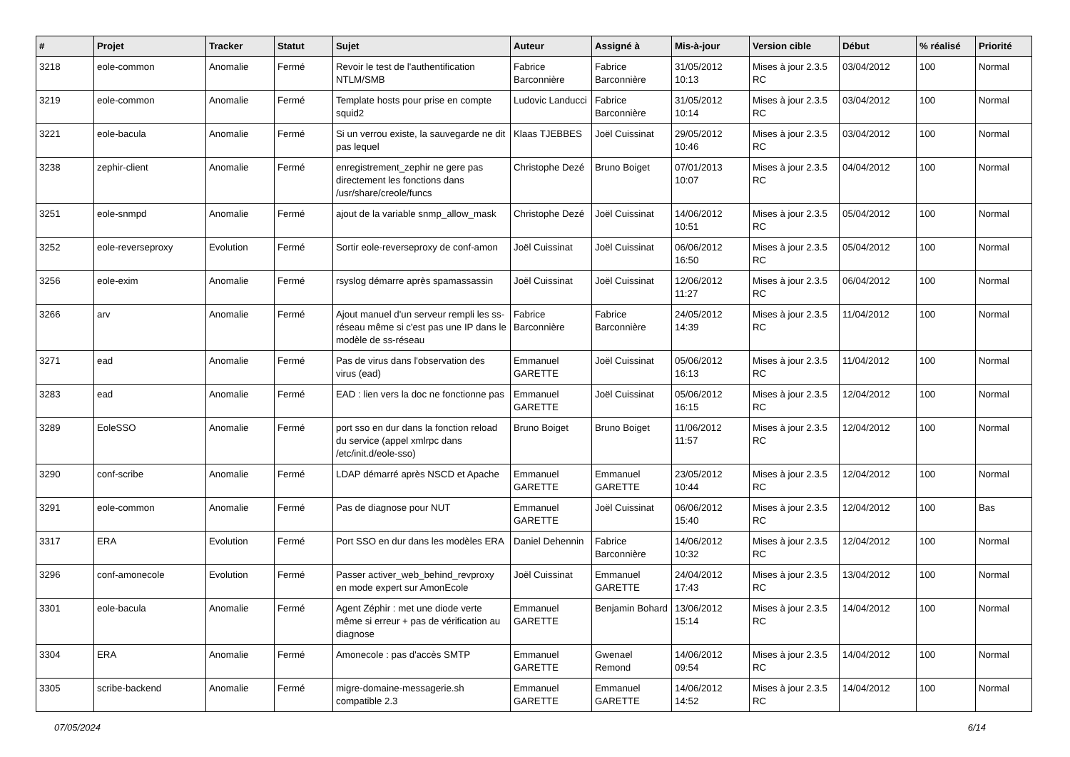| # | Projet | Tracker | Statut | Sujet | Auteur | Assigné à | Mis-à-jour | Version cible | Début | % réalisé | Priorité |
| --- | --- | --- | --- | --- | --- | --- | --- | --- | --- | --- | --- |
| 3218 | eole-common | Anomalie | Fermé | Revoir le test de l'authentification NTLM/SMB | Fabrice Barconnière | Fabrice Barconnière | 31/05/2012 10:13 | Mises à jour 2.3.5 RC | 03/04/2012 | 100 | Normal |
| 3219 | eole-common | Anomalie | Fermé | Template hosts pour prise en compte squid2 | Ludovic Landucci | Fabrice Barconnière | 31/05/2012 10:14 | Mises à jour 2.3.5 RC | 03/04/2012 | 100 | Normal |
| 3221 | eole-bacula | Anomalie | Fermé | Si un verrou existe, la sauvegarde ne dit pas lequel | Klaas TJEBBES | Joël Cuissinat | 29/05/2012 10:46 | Mises à jour 2.3.5 RC | 03/04/2012 | 100 | Normal |
| 3238 | zephir-client | Anomalie | Fermé | enregistrement_zephir ne gere pas directement les fonctions dans /usr/share/creole/funcs | Christophe Dezé | Bruno Boiget | 07/01/2013 10:07 | Mises à jour 2.3.5 RC | 04/04/2012 | 100 | Normal |
| 3251 | eole-snmpd | Anomalie | Fermé | ajout de la variable snmp_allow_mask | Christophe Dezé | Joël Cuissinat | 14/06/2012 10:51 | Mises à jour 2.3.5 RC | 05/04/2012 | 100 | Normal |
| 3252 | eole-reverseproxy | Evolution | Fermé | Sortir eole-reverseproxy de conf-amon | Joël Cuissinat | Joël Cuissinat | 06/06/2012 16:50 | Mises à jour 2.3.5 RC | 05/04/2012 | 100 | Normal |
| 3256 | eole-exim | Anomalie | Fermé | rsyslog démarre après spamassassin | Joël Cuissinat | Joël Cuissinat | 12/06/2012 11:27 | Mises à jour 2.3.5 RC | 06/04/2012 | 100 | Normal |
| 3266 | arv | Anomalie | Fermé | Ajout manuel d'un serveur rempli les ss-réseau même si c'est pas une IP dans le modèle de ss-réseau | Fabrice Barconnière | Fabrice Barconnière | 24/05/2012 14:39 | Mises à jour 2.3.5 RC | 11/04/2012 | 100 | Normal |
| 3271 | ead | Anomalie | Fermé | Pas de virus dans l'observation des virus (ead) | Emmanuel GARETTE | Joël Cuissinat | 05/06/2012 16:13 | Mises à jour 2.3.5 RC | 11/04/2012 | 100 | Normal |
| 3283 | ead | Anomalie | Fermé | EAD : lien vers la doc ne fonctionne pas | Emmanuel GARETTE | Joël Cuissinat | 05/06/2012 16:15 | Mises à jour 2.3.5 RC | 12/04/2012 | 100 | Normal |
| 3289 | EoleSSO | Anomalie | Fermé | port sso en dur dans la fonction reload du service (appel xmlrpc dans /etc/init.d/eole-sso) | Bruno Boiget | Bruno Boiget | 11/06/2012 11:57 | Mises à jour 2.3.5 RC | 12/04/2012 | 100 | Normal |
| 3290 | conf-scribe | Anomalie | Fermé | LDAP démarré après NSCD et Apache | Emmanuel GARETTE | Emmanuel GARETTE | 23/05/2012 10:44 | Mises à jour 2.3.5 RC | 12/04/2012 | 100 | Normal |
| 3291 | eole-common | Anomalie | Fermé | Pas de diagnose pour NUT | Emmanuel GARETTE | Joël Cuissinat | 06/06/2012 15:40 | Mises à jour 2.3.5 RC | 12/04/2012 | 100 | Bas |
| 3317 | ERA | Evolution | Fermé | Port SSO en dur dans les modèles ERA | Daniel Dehennin | Fabrice Barconnière | 14/06/2012 10:32 | Mises à jour 2.3.5 RC | 12/04/2012 | 100 | Normal |
| 3296 | conf-amonecole | Evolution | Fermé | Passer activer_web_behind_revproxy en mode expert sur AmonEcole | Joël Cuissinat | Emmanuel GARETTE | 24/04/2012 17:43 | Mises à jour 2.3.5 RC | 13/04/2012 | 100 | Normal |
| 3301 | eole-bacula | Anomalie | Fermé | Agent Zéphir : met une diode verte même si erreur + pas de vérification au diagnose | Emmanuel GARETTE | Benjamin Bohard | 13/06/2012 15:14 | Mises à jour 2.3.5 RC | 14/04/2012 | 100 | Normal |
| 3304 | ERA | Anomalie | Fermé | Amonecole : pas d'accès SMTP | Emmanuel GARETTE | Gwenael Remond | 14/06/2012 09:54 | Mises à jour 2.3.5 RC | 14/04/2012 | 100 | Normal |
| 3305 | scribe-backend | Anomalie | Fermé | migre-domaine-messagerie.sh compatible 2.3 | Emmanuel GARETTE | Emmanuel GARETTE | 14/06/2012 14:52 | Mises à jour 2.3.5 RC | 14/04/2012 | 100 | Normal |
07/05/2024 6/14